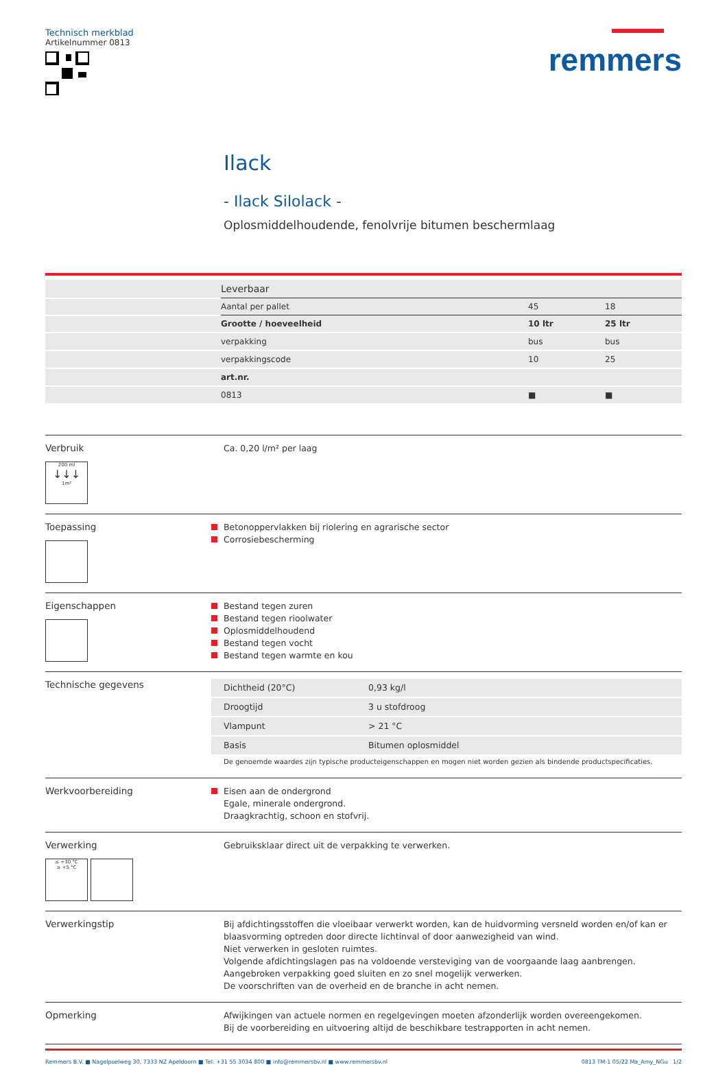Technisch merkblad
Artikelnummer 0813
remmers
Ilack
- Ilack Silolack -
Oplosmiddelhoudende, fenolvrije bitumen beschermlaag
| | Leverbaar | | |
| --- | --- | --- | --- |
| | Aantal per pallet | 45 | 18 |
| | Grootte / hoeveelheid | 10 ltr | 25 ltr |
| | verpakking | bus | bus |
| | verpakkingscode | 10 | 25 |
| | art.nr. | | |
| | 0813 | ■ | ■ |
Verbruik
200 ml
↓↓↓
1m²
Ca. 0,20 l/m² per laag
Toepassing
Betonoppervlakken bij riolering en agrarische sector
Corrosiebescherming
Eigenschappen
Bestand tegen zuren
Bestand tegen rioolwater
Oplosmiddelhoudend
Bestand tegen vocht
Bestand tegen warmte en kou
Technische gegevens
| Dichtheid (20°C) | 0,93 kg/l |
| Droogtijd | 3 u stofdroog |
| Vlampunt | > 21 °C |
| Basis | Bitumen oplosmiddel |
De genoemde waardes zijn typische producteigenschappen en mogen niet worden gezien als bindende productspecificaties.
Werkvoorbereiding
Eisen aan de ondergrond
Egale, minerale ondergrond.
Draagkrachtig, schoon en stofvrij.
Verwerking
≤ +30 °C
≥ +5 °C
Gebruiksklaar direct uit de verpakking te verwerken.
Verwerkingstip
Bij afdichtingsstoffen die vloeibaar verwerkt worden, kan de huidvorming versneld worden en/of kan er blaasvorming optreden door directe lichtinval of door aanwezigheid van wind.
Niet verwerken in gesloten ruimtes.
Volgende afdichtingslagen pas na voldoende versteviging van de voorgaande laag aanbrengen.
Aangebroken verpakking goed sluiten en zo snel mogelijk verwerken.
De voorschriften van de overheid en de branche in acht nemen.
Opmerking
Afwijkingen van actuele normen en regelgevingen moeten afzonderlijk worden overeengekomen.
Bij de voorbereiding en uitvoering altijd de beschikbare testrapporten in acht nemen.
Remmers B.V. ■ Nagelpoelweg 30, 7333 NZ Apeldoorn ■ Tel. +31 55 3034 800 ■ info@remmersbv.nl ■ www.remmersbv.nl
0813 TM-1 05/22 Ma_Amy_NGu 1/2